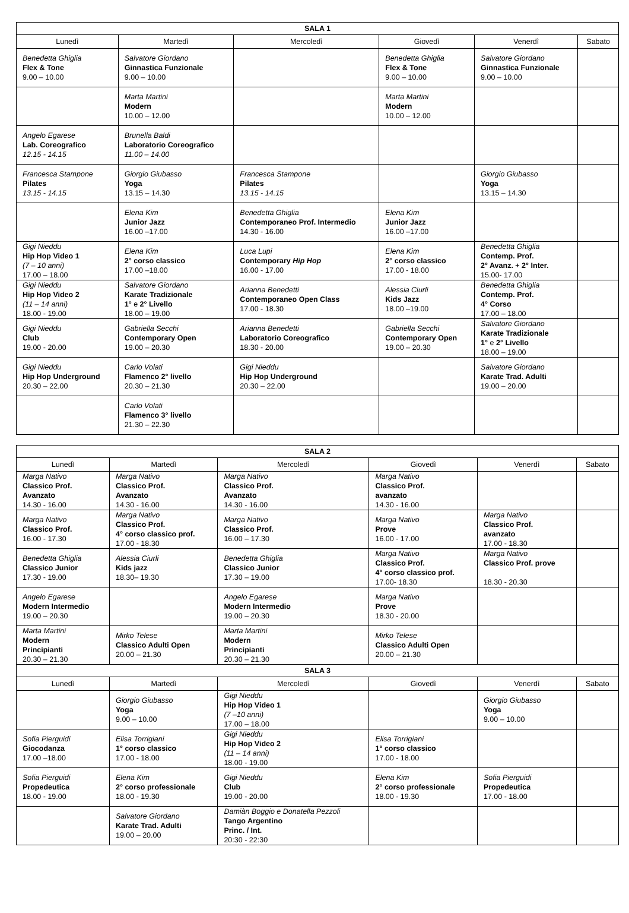| SALA 1 | | | | | |
| --- | --- | --- | --- | --- | --- |
| Lunedì | Martedì | Mercoledì | Giovedì | Venerdì | Sabato |
| Benedetta Ghiglia Flex & Tone 9.00 – 10.00 | Salvatore Giordano Ginnastica Funzionale 9.00 – 10.00 | | Benedetta Ghiglia Flex & Tone 9.00 – 10.00 | Salvatore Giordano Ginnastica Funzionale 9.00 – 10.00 | |
| | Marta Martini Modern 10.00 – 12.00 | | Marta Martini Modern 10.00 – 12.00 | | |
| Angelo Egarese Lab. Coreografico 12.15 - 14.15 | Brunella Baldi Laboratorio Coreografico 11.00 – 14.00 | | | | |
| Francesca Stampone Pilates 13.15 - 14.15 | Giorgio Giubasso Yoga 13.15 – 14.30 | Francesca Stampone Pilates 13.15 - 14.15 | | Giorgio Giubasso Yoga 13.15 – 14.30 | |
| | Elena Kim Junior Jazz 16.00 –17.00 | Benedetta Ghiglia Contemporaneo Prof. Intermedio 14.30 - 16.00 | Elena Kim Junior Jazz 16.00 –17.00 | | |
| Gigi Nieddu Hip Hop Video 1 (7 – 10 anni) 17.00 – 18.00 | Elena Kim 2° corso classico 17.00 –18.00 | Luca Lupi Contemporary Hip Hop 16.00 - 17.00 | Elena Kim 2° corso classico 17.00 - 18.00 | Benedetta Ghiglia Contemp. Prof. 2° Avanz. + 2° Inter. 15.00- 17.00 | |
| Gigi Nieddu Hip Hop Video 2 (11 – 14 anni) 18.00 - 19.00 | Salvatore Giordano Karate Tradizionale 1° e 2° Livello 18.00 – 19.00 | Arianna Benedetti Contemporaneo Open Class 17.00 - 18.30 | Alessia Ciurli Kids Jazz 18.00 –19.00 | Benedetta Ghiglia Contemp. Prof. 4° Corso 17.00 – 18.00 | |
| Gigi Nieddu Club 19.00 - 20.00 | Gabriella Secchi Contemporary Open 19.00 – 20.30 | Arianna Benedetti Laboratorio Coreografico 18.30 - 20.00 | Gabriella Secchi Contemporary Open 19.00 – 20.30 | Salvatore Giordano Karate Tradizionale 1° e 2° Livello 18.00 – 19.00 | |
| Gigi Nieddu Hip Hop Underground 20.30 – 22.00 | Carlo Volati Flamenco 2° livello 20.30 – 21.30 | Gigi Nieddu Hip Hop Underground 20.30 – 22.00 | | Salvatore Giordano Karate Trad. Adulti 19.00 – 20.00 | |
| | Carlo Volati Flamenco 3° livello 21.30 – 22.30 | | | | |
| SALA 2 | | | | | |
| --- | --- | --- | --- | --- | --- |
| Lunedì | Martedì | Mercoledì | Giovedì | Venerdì | Sabato |
| Marga Nativo Classico Prof. Avanzato 14.30 - 16.00 | Marga Nativo Classico Prof. Avanzato 14.30 - 16.00 | Marga Nativo Classico Prof. Avanzato 14.30 - 16.00 | Marga Nativo Classico Prof. avanzato 14.30 - 16.00 | | |
| Marga Nativo Classico Prof. 16.00 - 17.30 | Marga Nativo Classico Prof. 4° corso classico prof. 17.00 - 18.30 | Marga Nativo Classico Prof. 16.00 – 17.30 | Marga Nativo Prove 16.00 - 17.00 | Marga Nativo Classico Prof. avanzato 17.00 - 18.30 | |
| Benedetta Ghiglia Classico Junior 17.30 - 19.00 | Alessia Ciurli Kids jazz 18.30– 19.30 | Benedetta Ghiglia Classico Junior 17.30 – 19.00 | Marga Nativo Classico Prof. 4° corso classico prof. 17.00- 18.30 | Marga Nativo Classico Prof. prove 18.30 - 20.30 | |
| Angelo Egarese Modern Intermedio 19.00 – 20.30 | | Angelo Egarese Modern Intermedio 19.00 – 20.30 | Marga Nativo Prove 18.30 - 20.00 | | |
| Marta Martini Modern Principianti 20.30 – 21.30 | Mirko Telese Classico Adulti Open 20.00 – 21.30 | Marta Martini Modern Principianti 20.30 – 21.30 | Mirko Telese Classico Adulti Open 20.00 – 21.30 | | |
| SALA 3 | | | | | |
| Lunedì | Martedì | Mercoledì | Giovedì | Venerdì | Sabato |
| | Giorgio Giubasso Yoga 9.00 – 10.00 | Gigi Nieddu Hip Hop Video 1 (7 –10 anni) 17.00 – 18.00 | | Giorgio Giubasso Yoga 9.00 – 10.00 | |
| Sofia Pierguidi Giocodanza 17.00 –18.00 | Elisa Torrigiani 1° corso classico 17.00 - 18.00 | Gigi Nieddu Hip Hop Video 2 (11 – 14 anni) 18.00 - 19.00 | Elisa Torrigiani 1° corso classico 17.00 - 18.00 | | |
| Sofia Pierguidi Propedeutica 18.00 - 19.00 | Elena Kim 2° corso professionale 18.00 - 19.30 | Gigi Nieddu Club 19.00 - 20.00 | Elena Kim 2° corso professionale 18.00 - 19.30 | Sofia Pierguidi Propedeutica 17.00 - 18.00 | |
| | Salvatore Giordano Karate Trad. Adulti 19.00 – 20.00 | Damiàn Boggio e Donatella Pezzoli Tango Argentino Princ. / Int. 20:30 - 22:30 | | | |